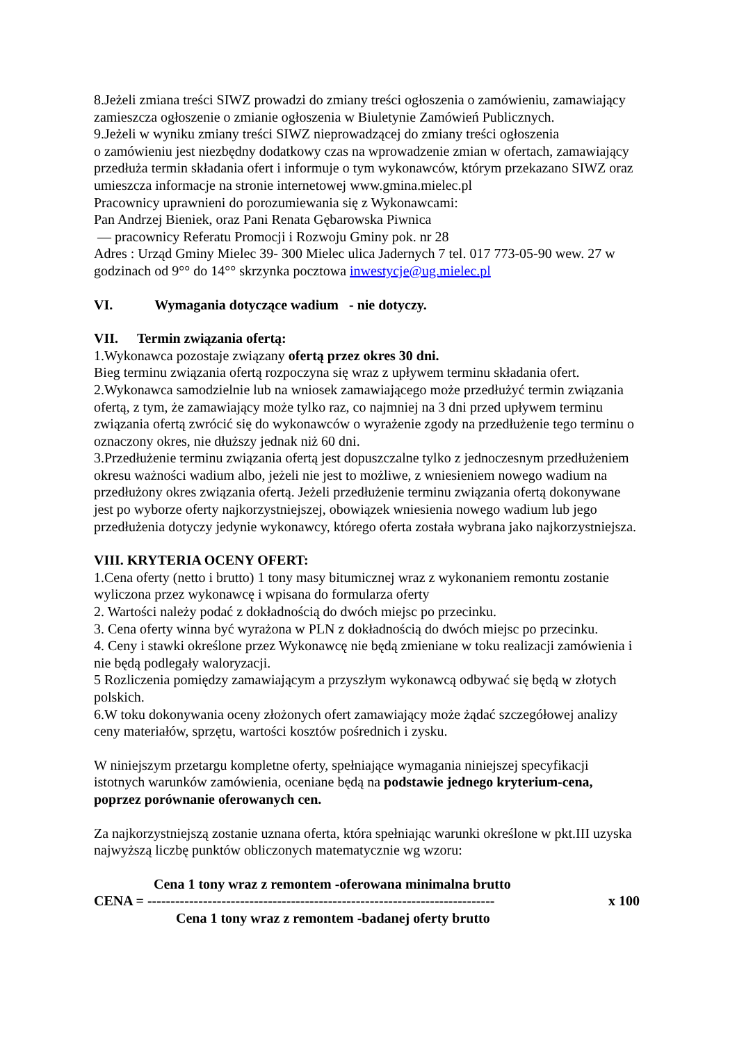8.Jeżeli zmiana treści SIWZ prowadzi do zmiany treści ogłoszenia o zamówieniu, zamawiający zamieszcza ogłoszenie o zmianie ogłoszenia w Biuletynie Zamówień Publicznych.
9.Jeżeli w wyniku zmiany treści SIWZ nieprowadzącej do zmiany treści ogłoszenia
o zamówieniu jest niezbędny dodatkowy czas na wprowadzenie zmian w ofertach, zamawiający przedłuża termin składania ofert i informuje o tym wykonawców, którym przekazano SIWZ oraz umieszcza informacje na stronie internetowej www.gmina.mielec.pl
Pracownicy uprawnieni do porozumiewania się z Wykonawcami:
Pan Andrzej Bieniek, oraz Pani Renata Gębarowska Piwnica
— pracownicy Referatu Promocji i Rozwoju Gminy pok. nr 28
Adres : Urząd Gminy Mielec 39- 300 Mielec ulica Jadernych 7 tel. 017 773-05-90 wew. 27 w godzinach od 9°° do 14°° skrzynka pocztowa inwestycje@ug.mielec.pl
VI. Wymagania dotyczące wadium - nie dotyczy.
VII. Termin związania ofertą:
1.Wykonawca pozostaje związany ofertą przez okres 30 dni.
Bieg terminu związania ofertą rozpoczyna się wraz z upływem terminu składania ofert.
2.Wykonawca samodzielnie lub na wniosek zamawiającego może przedłużyć termin związania ofertą, z tym, że zamawiający może tylko raz, co najmniej na 3 dni przed upływem terminu związania ofertą zwrócić się do wykonawców o wyrażenie zgody na przedłużenie tego terminu o oznaczony okres, nie dłuższy jednak niż 60 dni.
3.Przedłużenie terminu związania ofertą jest dopuszczalne tylko z jednoczesnym przedłużeniem okresu ważności wadium albo, jeżeli nie jest to możliwe, z wniesieniem nowego wadium na przedłużony okres związania ofertą. Jeżeli przedłużenie terminu związania ofertą dokonywane jest po wyborze oferty najkorzystniejszej, obowiązek wniesienia nowego wadium lub jego przedłużenia dotyczy jedynie wykonawcy, którego oferta została wybrana jako najkorzystniejsza.
VIII. KRYTERIA OCENY OFERT:
1.Cena oferty (netto i brutto) 1 tony masy bitumicznej wraz z wykonaniem remontu zostanie wyliczona przez wykonawcę i wpisana do formularza oferty
2. Wartości należy podać z dokładnością do dwóch miejsc po przecinku.
3. Cena oferty winna być wyrażona w PLN z dokładnością do dwóch miejsc po przecinku.
4. Ceny i stawki określone przez Wykonawcę nie będą zmieniane w toku realizacji zamówienia i nie będą podlegały waloryzacji.
5 Rozliczenia pomiędzy zamawiającym a przyszłym wykonawcą odbywać się będą w złotych polskich.
6.W toku dokonywania oceny złożonych ofert zamawiający może żądać szczegółowej analizy ceny materiałów, sprzętu, wartości kosztów pośrednich i zysku.
W niniejszym przetargu kompletne oferty, spełniające wymagania niniejszej specyfikacji istotnych warunków zamówienia, oceniane będą na podstawie jednego kryterium-cena, poprzez porównanie oferowanych cen.
Za najkorzystniejszą zostanie uznana oferta, która spełniając warunki określone w pkt.III uzyska najwyższą liczbę punktów obliczonych matematycznie wg wzoru:
Cena 1 tony wraz z remontem -oferowana minimalna brutto
CENA = --------------------------------------------------------------------------- x 100
Cena 1 tony wraz z remontem -badanej oferty brutto